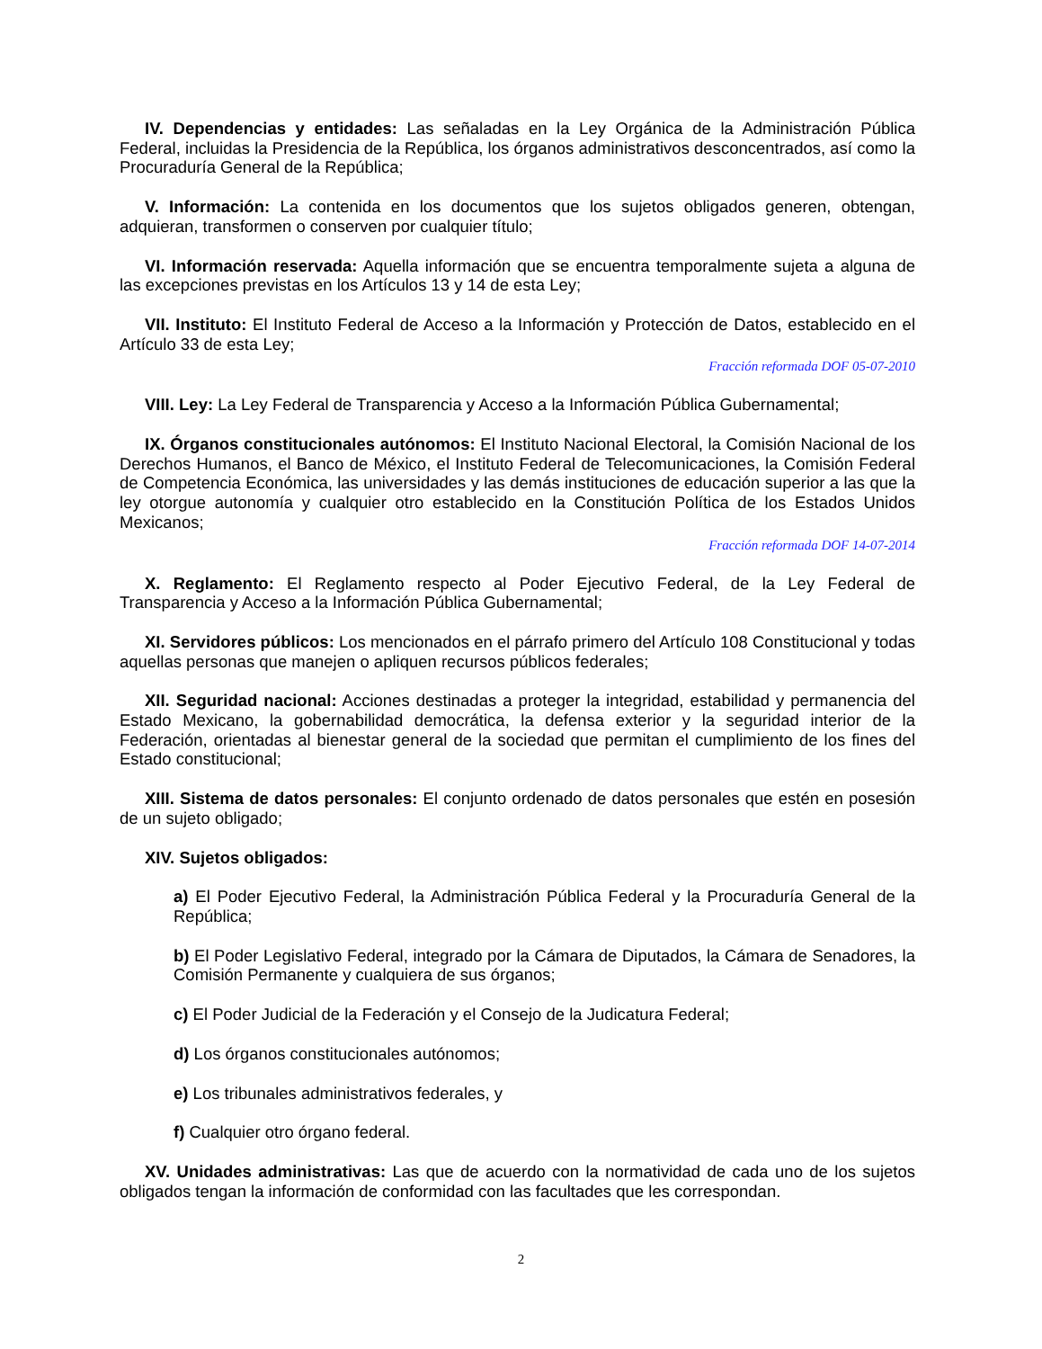IV. Dependencias y entidades: Las señaladas en la Ley Orgánica de la Administración Pública Federal, incluidas la Presidencia de la República, los órganos administrativos desconcentrados, así como la Procuraduría General de la República;
V. Información: La contenida en los documentos que los sujetos obligados generen, obtengan, adquieran, transformen o conserven por cualquier título;
VI. Información reservada: Aquella información que se encuentra temporalmente sujeta a alguna de las excepciones previstas en los Artículos 13 y 14 de esta Ley;
VII. Instituto: El Instituto Federal de Acceso a la Información y Protección de Datos, establecido en el Artículo 33 de esta Ley;
Fracción reformada DOF 05-07-2010
VIII. Ley: La Ley Federal de Transparencia y Acceso a la Información Pública Gubernamental;
IX. Órganos constitucionales autónomos: El Instituto Nacional Electoral, la Comisión Nacional de los Derechos Humanos, el Banco de México, el Instituto Federal de Telecomunicaciones, la Comisión Federal de Competencia Económica, las universidades y las demás instituciones de educación superior a las que la ley otorgue autonomía y cualquier otro establecido en la Constitución Política de los Estados Unidos Mexicanos;
Fracción reformada DOF 14-07-2014
X. Reglamento: El Reglamento respecto al Poder Ejecutivo Federal, de la Ley Federal de Transparencia y Acceso a la Información Pública Gubernamental;
XI. Servidores públicos: Los mencionados en el párrafo primero del Artículo 108 Constitucional y todas aquellas personas que manejen o apliquen recursos públicos federales;
XII. Seguridad nacional: Acciones destinadas a proteger la integridad, estabilidad y permanencia del Estado Mexicano, la gobernabilidad democrática, la defensa exterior y la seguridad interior de la Federación, orientadas al bienestar general de la sociedad que permitan el cumplimiento de los fines del Estado constitucional;
XIII. Sistema de datos personales: El conjunto ordenado de datos personales que estén en posesión de un sujeto obligado;
XIV. Sujetos obligados:
a) El Poder Ejecutivo Federal, la Administración Pública Federal y la Procuraduría General de la República;
b) El Poder Legislativo Federal, integrado por la Cámara de Diputados, la Cámara de Senadores, la Comisión Permanente y cualquiera de sus órganos;
c) El Poder Judicial de la Federación y el Consejo de la Judicatura Federal;
d) Los órganos constitucionales autónomos;
e) Los tribunales administrativos federales, y
f) Cualquier otro órgano federal.
XV. Unidades administrativas: Las que de acuerdo con la normatividad de cada uno de los sujetos obligados tengan la información de conformidad con las facultades que les correspondan.
2